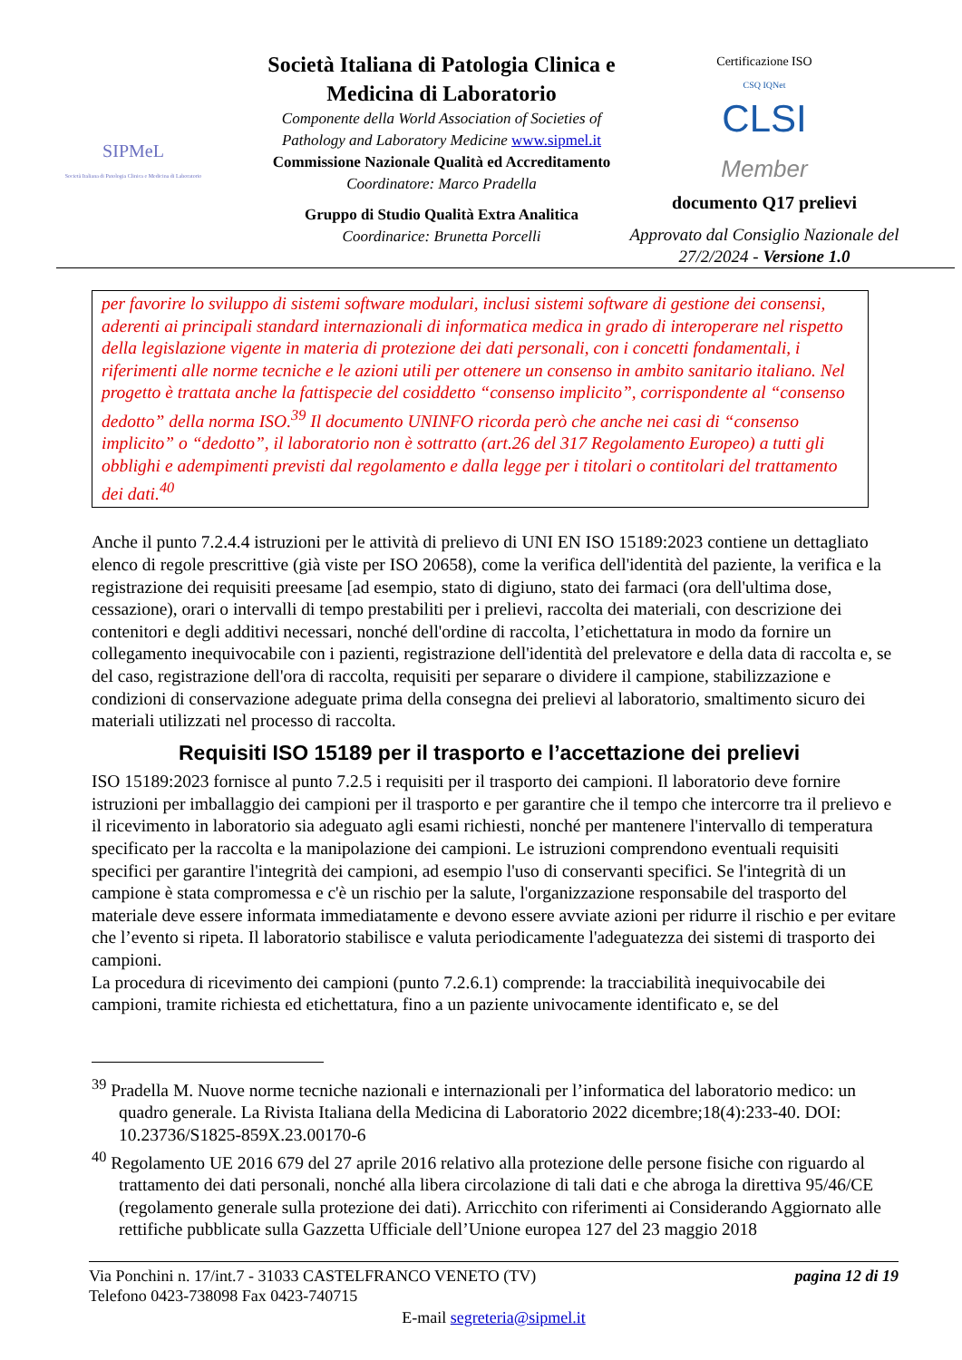SIPMeL
Società Italiana di Patologia Clinica e Medicina di Laboratorio
Società Italiana di Patologia Clinica e Medicina di Laboratorio
Componente della World Association of Societies of Pathology and Laboratory Medicine www.sipmel.it
Commissione Nazionale Qualità ed Accreditamento
Coordinatore: Marco Pradella
Gruppo di Studio Qualità Extra Analitica
Coordinarice: Brunetta Porcelli
Certificazione ISO
CSQ IQNet
CLSI
Member
documento Q17 prelievi
Approvato dal Consiglio Nazionale del 27/2/2024 - Versione 1.0
per favorire lo sviluppo di sistemi software modulari, inclusi sistemi software di gestione dei consensi, aderenti ai principali standard internazionali di informatica medica in grado di interoperare nel rispetto della legislazione vigente in materia di protezione dei dati personali, con i concetti fondamentali, i riferimenti alle norme tecniche e le azioni utili per ottenere un consenso in ambito sanitario italiano. Nel progetto è trattata anche la fattispecie del cosiddetto “consenso implicito”, corrispondente al “consenso dedotto” della norma ISO.<sup>39</sup> Il documento UNINFO ricorda però che anche nei casi di “consenso implicito” o “dedotto”, il laboratorio non è sottratto (art.26 del 317 Regolamento Europeo) a tutti gli obblighi e adempimenti previsti dal regolamento e dalla legge per i titolari o contitolari del trattamento dei dati.<sup>40</sup>
Anche il punto 7.2.4.4 istruzioni per le attività di prelievo di UNI EN ISO 15189:2023 contiene un dettagliato elenco di regole prescrittive (già viste per ISO 20658), come la verifica dell'identità del paziente, la verifica e la registrazione dei requisiti preesame [ad esempio, stato di digiuno, stato dei farmaci (ora dell'ultima dose, cessazione), orari o intervalli di tempo prestabiliti per i prelievi, raccolta dei materiali, con descrizione dei contenitori e degli additivi necessari, nonché dell'ordine di raccolta, l’etichettatura in modo da fornire un collegamento inequivocabile con i pazienti, registrazione dell'identità del prelevatore e della data di raccolta e, se del caso, registrazione dell'ora di raccolta, requisiti per separare o dividere il campione, stabilizzazione e condizioni di conservazione adeguate prima della consegna dei prelievi al laboratorio, smaltimento sicuro dei materiali utilizzati nel processo di raccolta.
Requisiti ISO 15189 per il trasporto e l’accettazione dei prelievi
ISO 15189:2023 fornisce al punto 7.2.5 i requisiti per il trasporto dei campioni. Il laboratorio deve fornire istruzioni per imballaggio dei campioni per il trasporto e per garantire che il tempo che intercorre tra il prelievo e il ricevimento in laboratorio sia adeguato agli esami richiesti, nonché per mantenere l'intervallo di temperatura specificato per la raccolta e la manipolazione dei campioni. Le istruzioni comprendono eventuali requisiti specifici per garantire l'integrità dei campioni, ad esempio l'uso di conservanti specifici. Se l'integrità di un campione è stata compromessa e c'è un rischio per la salute, l'organizzazione responsabile del trasporto del materiale deve essere informata immediatamente e devono essere avviate azioni per ridurre il rischio e per evitare che l’evento si ripeta. Il laboratorio stabilisce e valuta periodicamente l'adeguatezza dei sistemi di trasporto dei campioni.
La procedura di ricevimento dei campioni (punto 7.2.6.1) comprende: la tracciabilità inequivocabile dei campioni, tramite richiesta ed etichettatura, fino a un paziente univocamente identificato e, se del
<sup>39</sup> Pradella M. Nuove norme tecniche nazionali e internazionali per l’informatica del laboratorio medico: un quadro generale. La Rivista Italiana della Medicina di Laboratorio 2022 dicembre;18(4):233-40. DOI: 10.23736/S1825-859X.23.00170-6
<sup>40</sup> Regolamento UE 2016 679 del 27 aprile 2016 relativo alla protezione delle persone fisiche con riguardo al trattamento dei dati personali, nonché alla libera circolazione di tali dati e che abroga la direttiva 95/46/CE (regolamento generale sulla protezione dei dati). Arricchito con riferimenti ai Considerando Aggiornato alle rettifiche pubblicate sulla Gazzetta Ufficiale dell’Unione europea 127 del 23 maggio 2018
Via Ponchini n. 17/int.7 - 31033 CASTELFRANCO VENETO (TV) pagina 12 di 19
Telefono 0423-738098 Fax 0423-740715
E-mail segreteria@sipmel.it